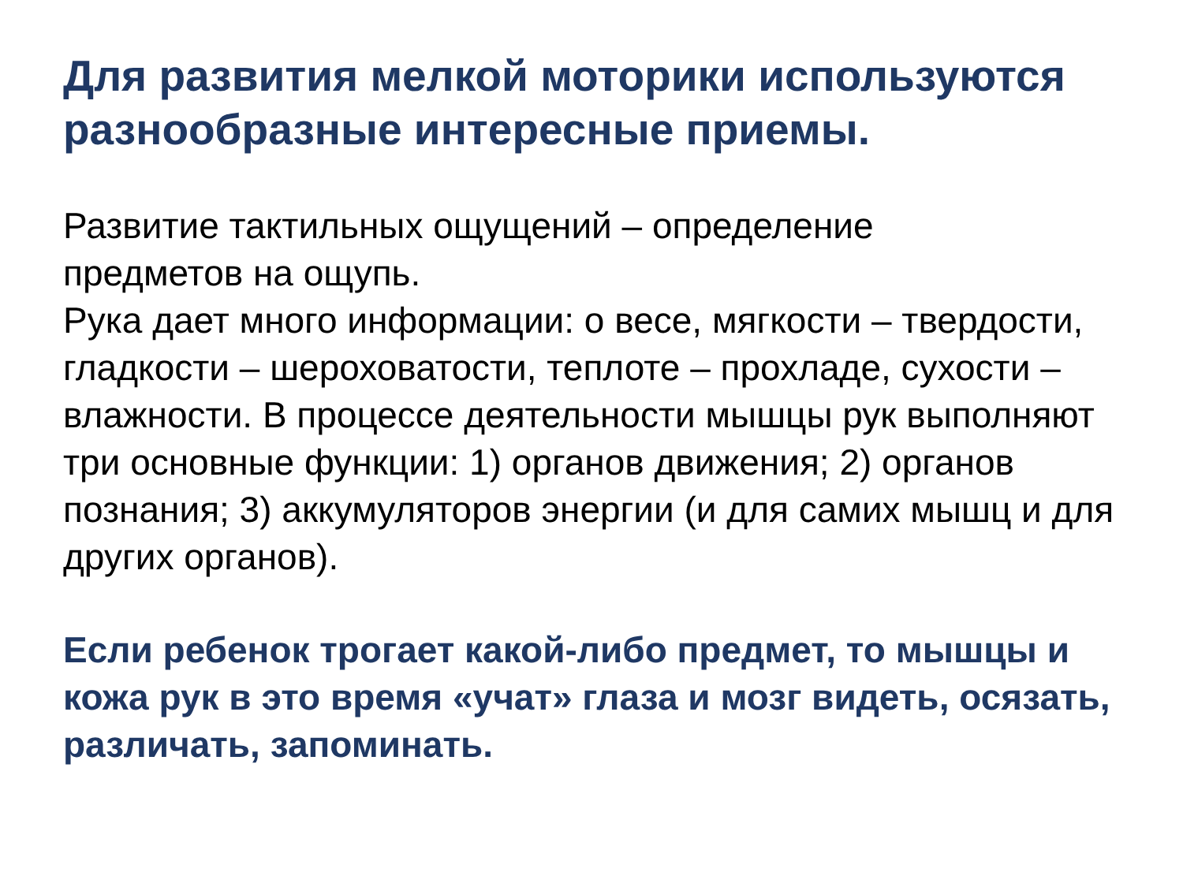Для развития мелкой моторики используются разнообразные интересные приемы.
Развитие тактильных ощущений – определение
предметов на ощупь.
Рука дает много информации: о весе, мягкости – твердости, гладкости – шероховатости, теплоте – прохладе, сухости – влажности. В процессе деятельности мышцы рук выполняют три основные функции: 1) органов движения; 2) органов познания; 3) аккумуляторов энергии (и для самих мышц и для других органов).
Если ребенок трогает какой-либо предмет, то мышцы и кожа рук в это время «учат» глаза и мозг видеть, осязать, различать, запоминать.